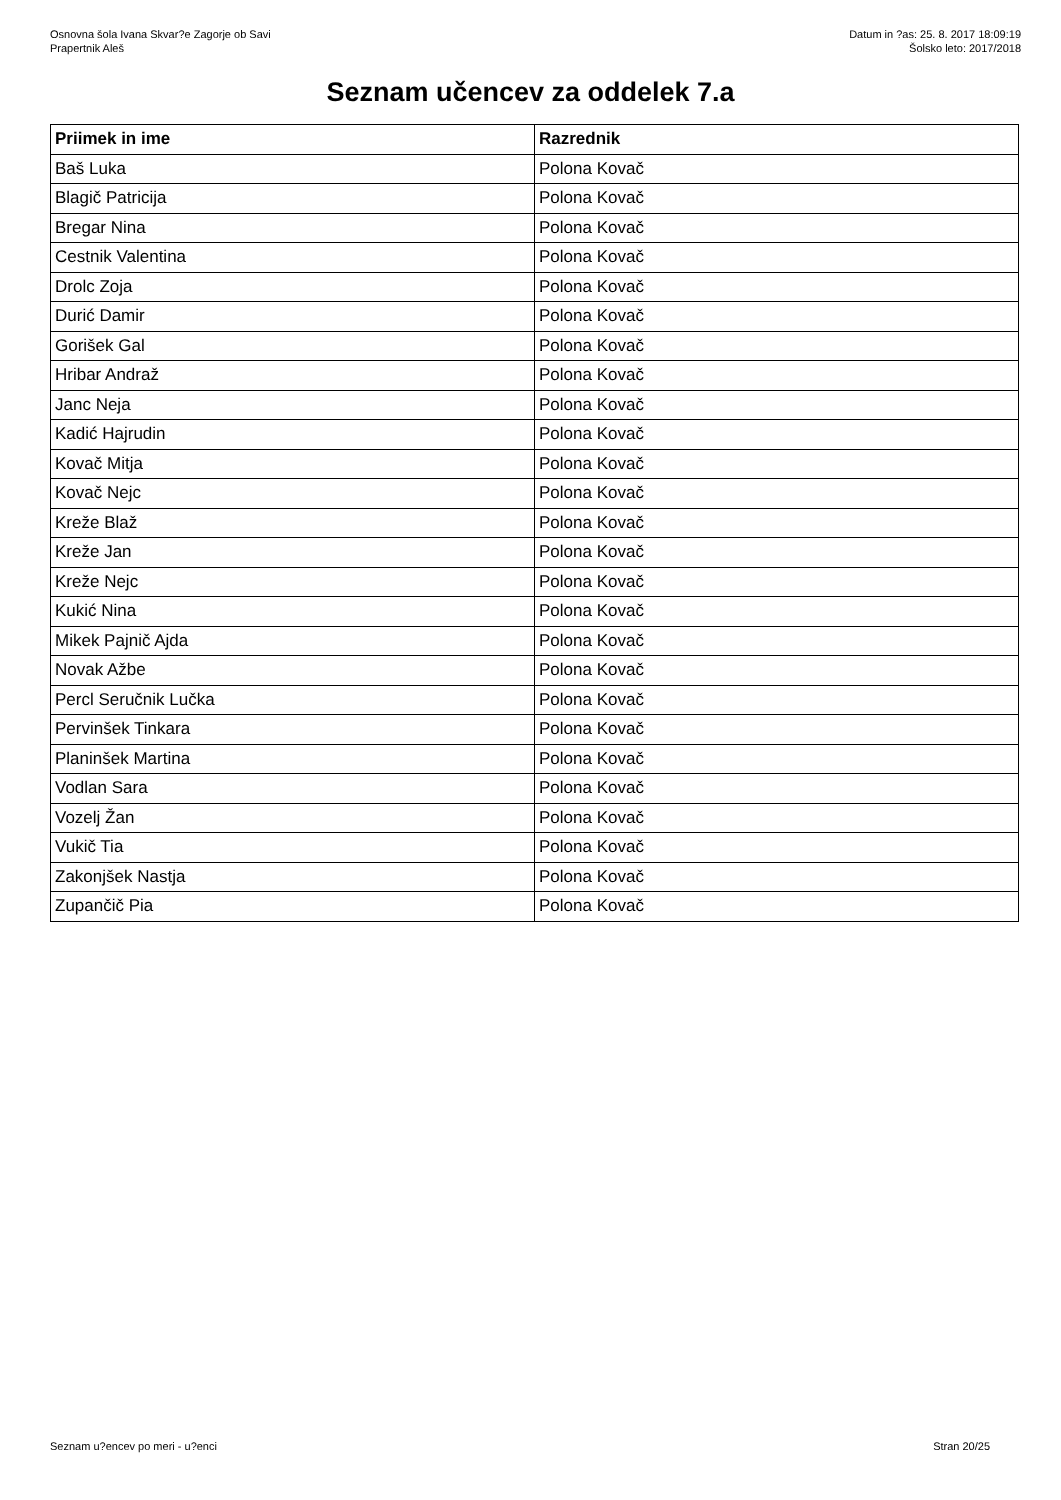Osnovna šola Ivana Skvar?e Zagorje ob Savi
Prapertnik Aleš
Datum in ?as: 25. 8. 2017 18:09:19
Šolsko leto: 2017/2018
Seznam učencev za oddelek 7.a
| Priimek in ime | Razrednik |
| --- | --- |
| Baš Luka | Polona Kovač |
| Blagič Patricija | Polona Kovač |
| Bregar Nina | Polona Kovač |
| Cestnik Valentina | Polona Kovač |
| Drolc Zoja | Polona Kovač |
| Durić Damir | Polona Kovač |
| Gorišek Gal | Polona Kovač |
| Hribar Andraž | Polona Kovač |
| Janc Neja | Polona Kovač |
| Kadić Hajrudin | Polona Kovač |
| Kovač Mitja | Polona Kovač |
| Kovač Nejc | Polona Kovač |
| Kreže Blaž | Polona Kovač |
| Kreže Jan | Polona Kovač |
| Kreže Nejc | Polona Kovač |
| Kukić Nina | Polona Kovač |
| Mikek Pajnič Ajda | Polona Kovač |
| Novak Ažbe | Polona Kovač |
| Percl Seručnik Lučka | Polona Kovač |
| Pervinšek Tinkara | Polona Kovač |
| Planinšek Martina | Polona Kovač |
| Vodlan Sara | Polona Kovač |
| Vozelj Žan | Polona Kovač |
| Vukič Tia | Polona Kovač |
| Zakonjšek Nastja | Polona Kovač |
| Zupančič Pia | Polona Kovač |
Seznam u?encev po meri - u?enci Stran 20/25